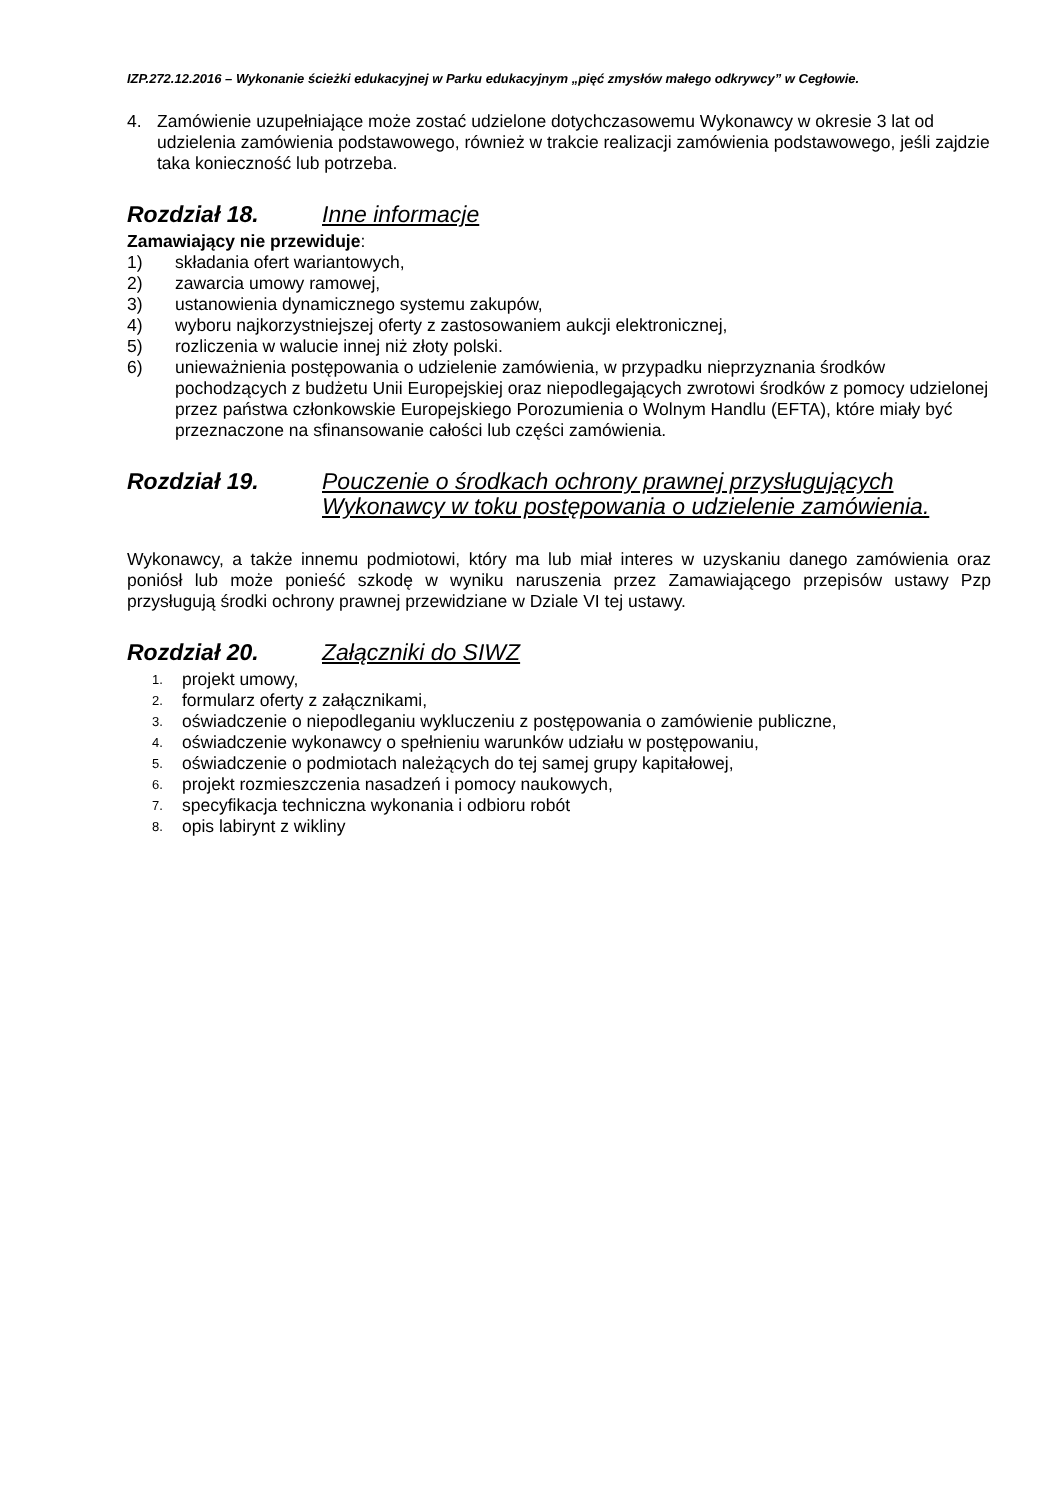IZP.272.12.2016 – Wykonanie ścieżki edukacyjnej w Parku edukacyjnym „pięć zmysłów małego odkrywcy” w Cegłowie.
4. Zamówienie uzupełniające może zostać udzielone dotychczasowemu Wykonawcy w okresie 3 lat od udzielenia zamówienia podstawowego, również w trakcie realizacji zamówienia podstawowego, jeśli zajdzie taka konieczność lub potrzeba.
Rozdział 18. Inne informacje
Zamawiający nie przewiduje:
1) składania ofert wariantowych,
2) zawarcia umowy ramowej,
3) ustanowienia dynamicznego systemu zakupów,
4) wyboru najkorzystniejszej oferty z zastosowaniem aukcji elektronicznej,
5) rozliczenia w walucie innej niż złoty polski.
6) unieważnienia postępowania o udzielenie zamówienia, w przypadku nieprzyznania środków pochodzących z budżetu Unii Europejskiej oraz niepodlegających zwrotowi środków z pomocy udzielonej przez państwa członkowskie Europejskiego Porozumienia o Wolnym Handlu (EFTA), które miały być przeznaczone na sfinansowanie całości lub części zamówienia.
Rozdział 19. Pouczenie o środkach ochrony prawnej przysługujących Wykonawcy w toku postępowania o udzielenie zamówienia.
Wykonawcy, a także innemu podmiotowi, który ma lub miał interes w uzyskaniu danego zamówienia oraz poniósł lub może ponieść szkodę w wyniku naruszenia przez Zamawiającego przepisów ustawy Pzp przysługują środki ochrony prawnej przewidziane w Dziale VI tej ustawy.
Rozdział 20. Załączniki do SIWZ
1. projekt umowy,
2. formularz oferty z załącznikami,
3. oświadczenie o niepodleganiu wykluczeniu z postępowania o zamówienie publiczne,
4. oświadczenie wykonawcy o spełnieniu warunków udziału w postępowaniu,
5. oświadczenie o podmiotach należących do tej samej grupy kapitałowej,
6. projekt rozmieszczenia nasadzeń i pomocy naukowych,
7. specyfikacja techniczna wykonania i odbioru robót
8. opis labirynt z wikliny